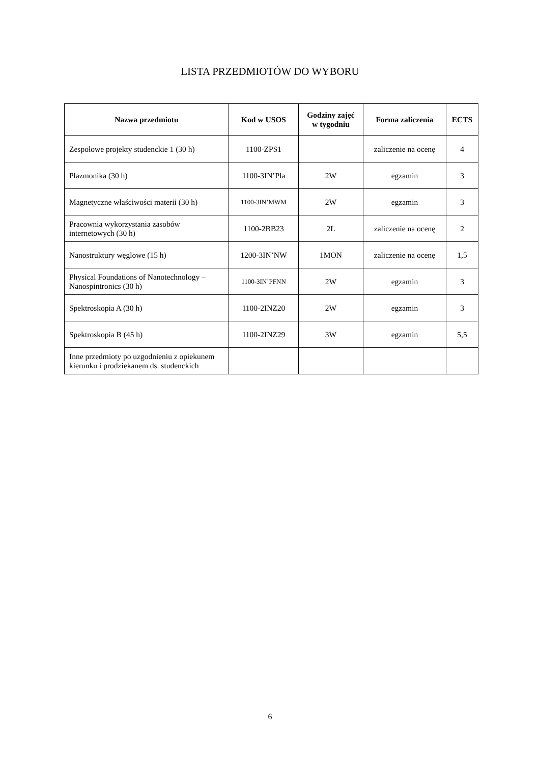LISTA PRZEDMIOTÓW DO WYBORU
| Nazwa przedmiotu | Kod w USOS | Godziny zajęć w tygodniu | Forma zaliczenia | ECTS |
| --- | --- | --- | --- | --- |
| Zespołowe projekty studenckie 1 (30 h) | 1100-ZPS1 | | zaliczenie na ocenę | 4 |
| Plazmonika (30 h) | 1100-3IN’Pla | 2W | egzamin | 3 |
| Magnetyczne właściwości materii (30 h) | 1100-3IN’MWM | 2W | egzamin | 3 |
| Pracownia wykorzystania zasobów internetowych (30 h) | 1100-2BB23 | 2L | zaliczenie na ocenę | 2 |
| Nanostruktury węglowe (15 h) | 1200-3IN’NW | 1MON | zaliczenie na ocenę | 1,5 |
| Physical Foundations of Nanotechnology – Nanospintronics (30 h) | 1100-3IN’PFNN | 2W | egzamin | 3 |
| Spektroskopia A (30 h) | 1100-2INZ20 | 2W | egzamin | 3 |
| Spektroskopia B (45 h) | 1100-2INZ29 | 3W | egzamin | 5,5 |
| Inne przedmioty po uzgodnieniu z opiekunem kierunku i prodziekanem ds. studenckich | | | | |
6